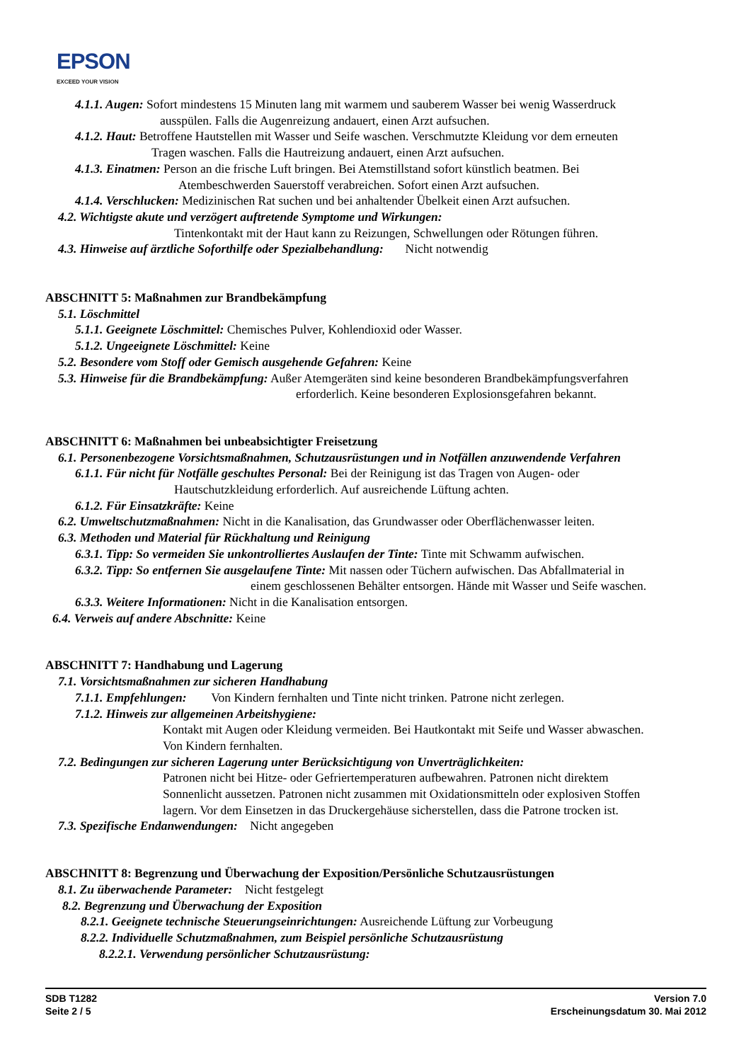EPSON
EXCEED YOUR VISION
4.1.1. Augen: Sofort mindestens 15 Minuten lang mit warmem und sauberem Wasser bei wenig Wasserdruck
ausspülen. Falls die Augenreizung andauert, einen Arzt aufsuchen.
4.1.2. Haut: Betroffene Hautstellen mit Wasser und Seife waschen. Verschmutzte Kleidung vor dem erneuten
Tragen waschen. Falls die Hautreizung andauert, einen Arzt aufsuchen.
4.1.3. Einatmen: Person an die frische Luft bringen. Bei Atemstillstand sofort künstlich beatmen. Bei
Atembeschwerden Sauerstoff verabreichen. Sofort einen Arzt aufsuchen.
4.1.4. Verschlucken: Medizinischen Rat suchen und bei anhaltender Übelkeit einen Arzt aufsuchen.
4.2. Wichtigste akute und verzögert auftretende Symptome und Wirkungen:
Tintenkontakt mit der Haut kann zu Reizungen, Schwellungen oder Rötungen führen.
4.3. Hinweise auf ärztliche Soforthilfe oder Spezialbehandlung: Nicht notwendig
ABSCHNITT 5: Maßnahmen zur Brandbekämpfung
5.1. Löschmittel
5.1.1. Geeignete Löschmittel: Chemisches Pulver, Kohlendioxid oder Wasser.
5.1.2. Ungeeignete Löschmittel: Keine
5.2. Besondere vom Stoff oder Gemisch ausgehende Gefahren: Keine
5.3. Hinweise für die Brandbekämpfung: Außer Atemgeräten sind keine besonderen Brandbekämpfungsverfahren
erforderlich. Keine besonderen Explosionsgefahren bekannt.
ABSCHNITT 6: Maßnahmen bei unbeabsichtigter Freisetzung
6.1. Personenbezogene Vorsichtsmaßnahmen, Schutzausrüstungen und in Notfällen anzuwendende Verfahren
6.1.1. Für nicht für Notfälle geschultes Personal: Bei der Reinigung ist das Tragen von Augen- oder
Hautschutzkleidung erforderlich. Auf ausreichende Lüftung achten.
6.1.2. Für Einsatzkräfte: Keine
6.2. Umweltschutzmaßnahmen: Nicht in die Kanalisation, das Grundwasser oder Oberflächenwasser leiten.
6.3. Methoden und Material für Rückhaltung und Reinigung
6.3.1. Tipp: So vermeiden Sie unkontrolliertes Auslaufen der Tinte: Tinte mit Schwamm aufwischen.
6.3.2. Tipp: So entfernen Sie ausgelaufene Tinte: Mit nassen oder Tüchern aufwischen. Das Abfallmaterial in
einem geschlossenen Behälter entsorgen. Hände mit Wasser und Seife waschen.
6.3.3. Weitere Informationen: Nicht in die Kanalisation entsorgen.
6.4. Verweis auf andere Abschnitte: Keine
ABSCHNITT 7: Handhabung und Lagerung
7.1. Vorsichtsmaßnahmen zur sicheren Handhabung
7.1.1. Empfehlungen: Von Kindern fernhalten und Tinte nicht trinken. Patrone nicht zerlegen.
7.1.2. Hinweis zur allgemeinen Arbeitshygiene:
Kontakt mit Augen oder Kleidung vermeiden. Bei Hautkontakt mit Seife und Wasser abwaschen.
Von Kindern fernhalten.
7.2. Bedingungen zur sicheren Lagerung unter Berücksichtigung von Unverträglichkeiten:
Patronen nicht bei Hitze- oder Gefriertemperaturen aufbewahren. Patronen nicht direktem
Sonnenlicht aussetzen. Patronen nicht zusammen mit Oxidationsmitteln oder explosiven Stoffen
lagern. Vor dem Einsetzen in das Druckergehäuse sicherstellen, dass die Patrone trocken ist.
7.3. Spezifische Endanwendungen: Nicht angegeben
ABSCHNITT 8: Begrenzung und Überwachung der Exposition/Persönliche Schutzausrüstungen
8.1. Zu überwachende Parameter: Nicht festgelegt
8.2. Begrenzung und Überwachung der Exposition
8.2.1. Geeignete technische Steuerungseinrichtungen: Ausreichende Lüftung zur Vorbeugung
8.2.2. Individuelle Schutzmaßnahmen, zum Beispiel persönliche Schutzausrüstung
8.2.2.1. Verwendung persönlicher Schutzausrüstung:
SDB T1282
Seite 2 / 5
Version 7.0
Erscheinungsdatum 30. Mai 2012